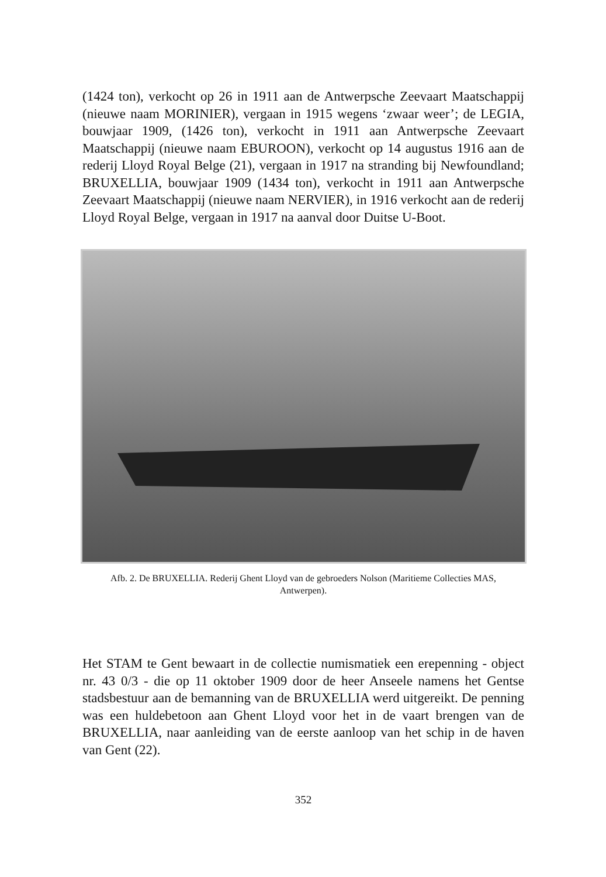(1424 ton), verkocht op 26 in 1911 aan de Antwerpsche Zeevaart Maatschappij (nieuwe naam MORINIER), vergaan in 1915 wegens ‘zwaar weer’; de LEGIA, bouwjaar 1909, (1426 ton), verkocht in 1911 aan Antwerpsche Zeevaart Maatschappij (nieuwe naam EBUROON), verkocht op 14 augustus 1916 aan de rederij Lloyd Royal Belge (21), vergaan in 1917 na stranding bij Newfoundland; BRUXELLIA, bouwjaar 1909 (1434 ton), verkocht in 1911 aan Antwerpsche Zeevaart Maatschappij (nieuwe naam NERVIER), in 1916 verkocht aan de rederij Lloyd Royal Belge, vergaan in 1917 na aanval door Duitse U-Boot.
Afb. 2. De BRUXELLIA. Rederij Ghent Lloyd van de gebroeders Nolson (Maritieme Collecties MAS, Antwerpen).
Het STAM te Gent bewaart in de collectie numismatiek een erepenning - object nr. 43 0/3 - die op 11 oktober 1909 door de heer Anseele namens het Gentse stadsbestuur aan de bemanning van de BRUXELLIA werd uitgereikt. De penning was een huldebetoon aan Ghent Lloyd voor het in de vaart brengen van de BRUXELLIA, naar aanleiding van de eerste aanloop van het schip in de haven van Gent (22).
352